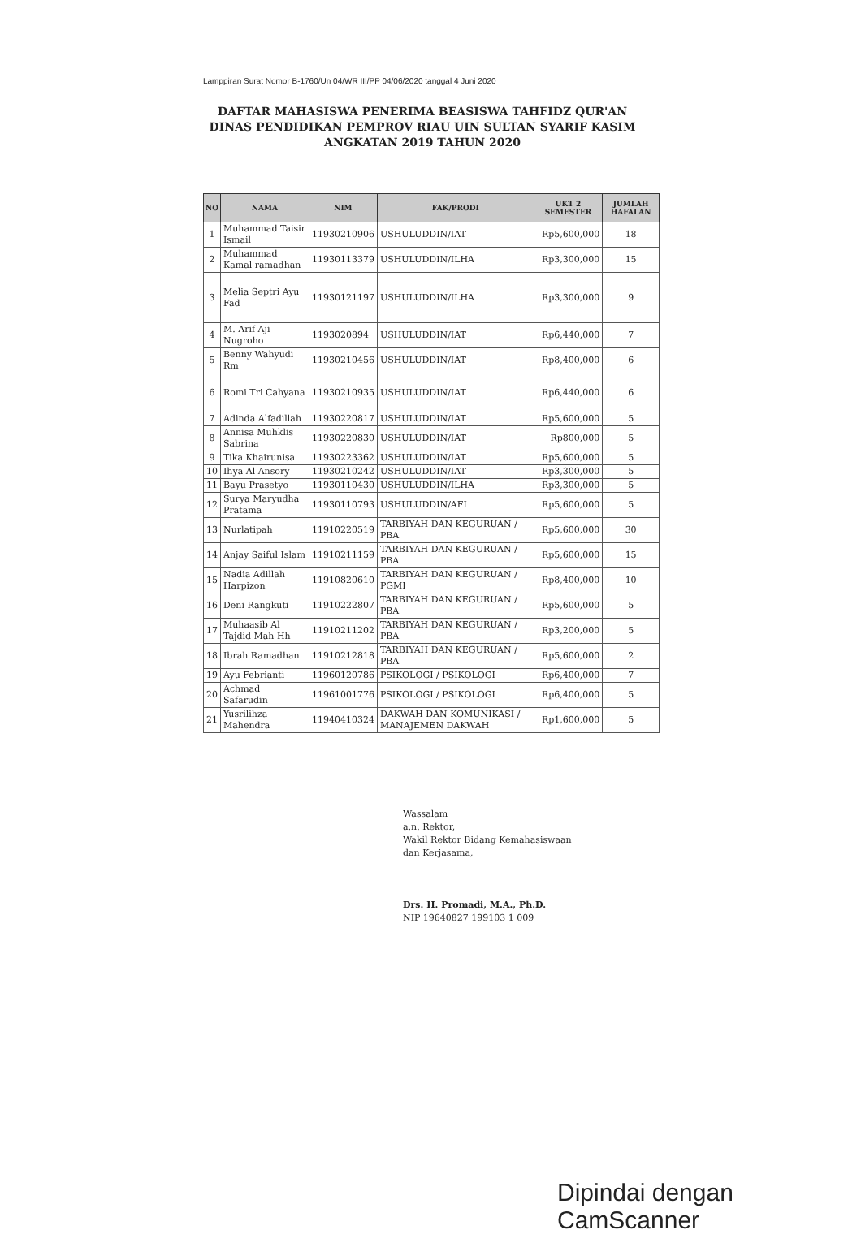Lamppiran Surat Nomor B-1760/Un 04/WR III/PP 04/06/2020 tanggal 4 Juni 2020
DAFTAR MAHASISWA PENERIMA BEASISWA TAHFIDZ QUR'AN
DINAS PENDIDIKAN PEMPROV RIAU UIN SULTAN SYARIF KASIM
ANGKATAN 2019 TAHUN 2020
| NO | NAMA | NIM | FAK/PRODI | UKT 2 SEMESTER | JUMLAH HAFALAN |
| --- | --- | --- | --- | --- | --- |
| 1 | Muhammad Taisir Ismail | 11930210906 | USHULUDDIN/IAT | Rp5,600,000 | 18 |
| 2 | Muhammad Kamal ramadhan | 11930113379 | USHULUDDIN/ILHA | Rp3,300,000 | 15 |
| 3 | Melia Septri Ayu Fad | 11930121197 | USHULUDDIN/ILHA | Rp3,300,000 | 9 |
| 4 | M. Arif Aji Nugroho | 1193020894 | USHULUDDIN/IAT | Rp6,440,000 | 7 |
| 5 | Benny Wahyudi Rm | 11930210456 | USHULUDDIN/IAT | Rp8,400,000 | 6 |
| 6 | Romi Tri Cahyana | 11930210935 | USHULUDDIN/IAT | Rp6,440,000 | 6 |
| 7 | Adinda Alfadillah | 11930220817 | USHULUDDIN/IAT | Rp5,600,000 | 5 |
| 8 | Annisa Muhklis Sabrina | 11930220830 | USHULUDDIN/IAT | Rp800,000 | 5 |
| 9 | Tika Khairunisa | 11930223362 | USHULUDDIN/IAT | Rp5,600,000 | 5 |
| 10 | Ihya Al Ansory | 11930210242 | USHULUDDIN/IAT | Rp3,300,000 | 5 |
| 11 | Bayu Prasetyo | 11930110430 | USHULUDDIN/ILHA | Rp3,300,000 | 5 |
| 12 | Surya Maryudha Pratama | 11930110793 | USHULUDDIN/AFI | Rp5,600,000 | 5 |
| 13 | Nurlatipah | 11910220519 | TARBIYAH DAN KEGURUAN / PBA | Rp5,600,000 | 30 |
| 14 | Anjay Saiful Islam | 11910211159 | TARBIYAH DAN KEGURUAN / PBA | Rp5,600,000 | 15 |
| 15 | Nadia Adillah Harpizon | 11910820610 | TARBIYAH DAN KEGURUAN / PGMI | Rp8,400,000 | 10 |
| 16 | Deni Rangkuti | 11910222807 | TARBIYAH DAN KEGURUAN / PBA | Rp5,600,000 | 5 |
| 17 | Muhaasib Al Tajdid Mah Hh | 11910211202 | TARBIYAH DAN KEGURUAN / PBA | Rp3,200,000 | 5 |
| 18 | Ibrah Ramadhan | 11910212818 | TARBIYAH DAN KEGURUAN / PBA | Rp5,600,000 | 2 |
| 19 | Ayu Febrianti | 11960120786 | PSIKOLOGI / PSIKOLOGI | Rp6,400,000 | 7 |
| 20 | Achmad Safarudin | 11961001776 | PSIKOLOGI / PSIKOLOGI | Rp6,400,000 | 5 |
| 21 | Yusrilihza Mahendra | 11940410324 | DAKWAH DAN KOMUNIKASI / MANAJEMEN DAKWAH | Rp1,600,000 | 5 |
Wassalam
a.n. Rektor,
Wakil Rektor Bidang Kemahasiswaan
dan Kerjasama,
Drs. H. Promadi, M.A., Ph.D.
NIP 19640827 199103 1 009
Dipindai dengan CamScanner